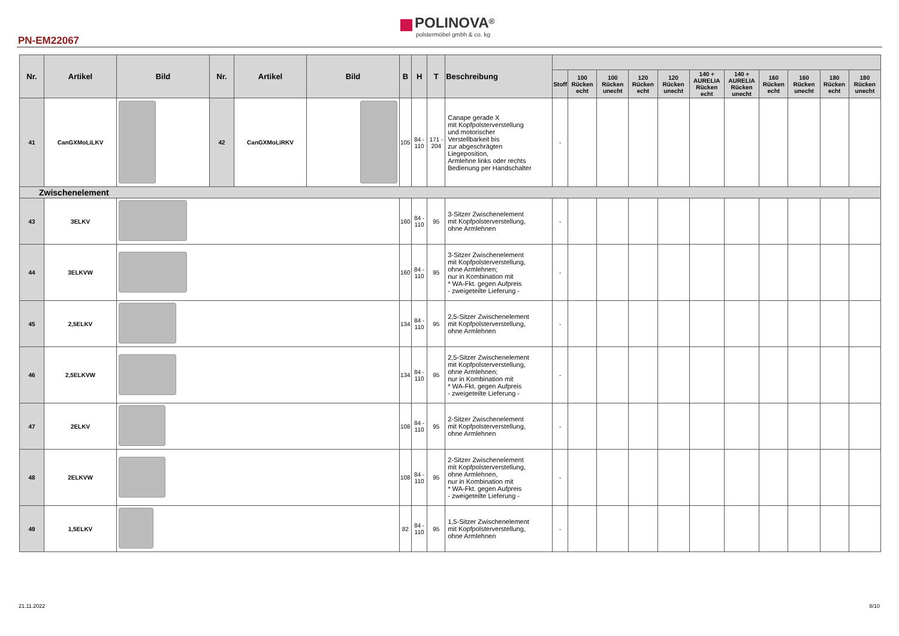PN-EM22067
POLINOVA<sup>®</sup>
polstermöbel gmbh & co. kg
| Nr. | Artikel | Bild | Nr. | Artikel | Bild | B | H | T | Beschreibung | | | | | | | | | | | |
| --- | --- | --- | --- | --- | --- | --- | --- | --- | --- | --- | --- | --- | --- | --- | --- | --- | --- | --- | --- | --- |
| | | | | | | | | | | Stoff | 100 Rücken echt | 100 Rücken unecht | 120 Rücken echt | 120 Rücken unecht | 140 + AURELIA Rücken echt | 140 + AURELIA Rücken unecht | 160 Rücken echt | 160 Rücken unecht | 180 Rücken echt | 180 Rücken unecht |
| 41 | CanGXMoLiLKV | | 42 | CanGXMoLiRKV | | 105 | 84 - 110 | 171 - 204 | Canape gerade X mit Kopfpolsterverstellung und motorischer Verstellbarkeit bis zur abgeschrägten Liegeposition, Armlehne links oder rechts Bedienung per Handschalter | - | | | | | | | | | | |
| Zwischenelement | | | | | | | | | | | | | | | | | | | | |
| 43 | 3ELKV | | | | | 160 | 84 - 110 | 95 | 3-Sitzer Zwischenelement mit Kopfpolsterverstellung, ohne Armlehnen | - | | | | | | | | | | |
| 44 | 3ELKVW | | | | | 160 | 84 - 110 | 95 | 3-Sitzer Zwischenelement mit Kopfpolsterverstellung, ohne Armlehnen; nur in Kombination mit * WA-Fkt. gegen Aufpreis - zweigeteilte Lieferung - | - | | | | | | | | | | |
| 45 | 2,5ELKV | | | | | 134 | 84 - 110 | 95 | 2,5-Sitzer Zwischenelement mit Kopfpolsterverstellung, ohne Armlehnen | - | | | | | | | | | | |
| 46 | 2,5ELKVW | | | | | 134 | 84 - 110 | 95 | 2,5-Sitzer Zwischenelement mit Kopfpolsterverstellung, ohne Armlehnen; nur in Kombination mit * WA-Fkt. gegen Aufpreis - zweigeteilte Lieferung - | - | | | | | | | | | | |
| 47 | 2ELKV | | | | | 108 | 84 - 110 | 95 | 2-Sitzer Zwischenelement mit Kopfpolsterverstellung, ohne Armlehnen | - | | | | | | | | | | |
| 48 | 2ELKVW | | | | | 108 | 84 - 110 | 95 | 2-Sitzer Zwischenelement mit Kopfpolsterverstellung, ohne Armlehnen, nur in Kombination mit * WA-Fkt. gegen Aufpreis - zweigeteilte Lieferung - | - | | | | | | | | | | |
| 49 | 1,5ELKV | | | | | 82 | 84 - 110 | 95 | 1,5-Sitzer Zwischenelement mit Kopfpolsterverstellung, ohne Armlehnen | - | | | | | | | | | | |
21.11.2022 8/10